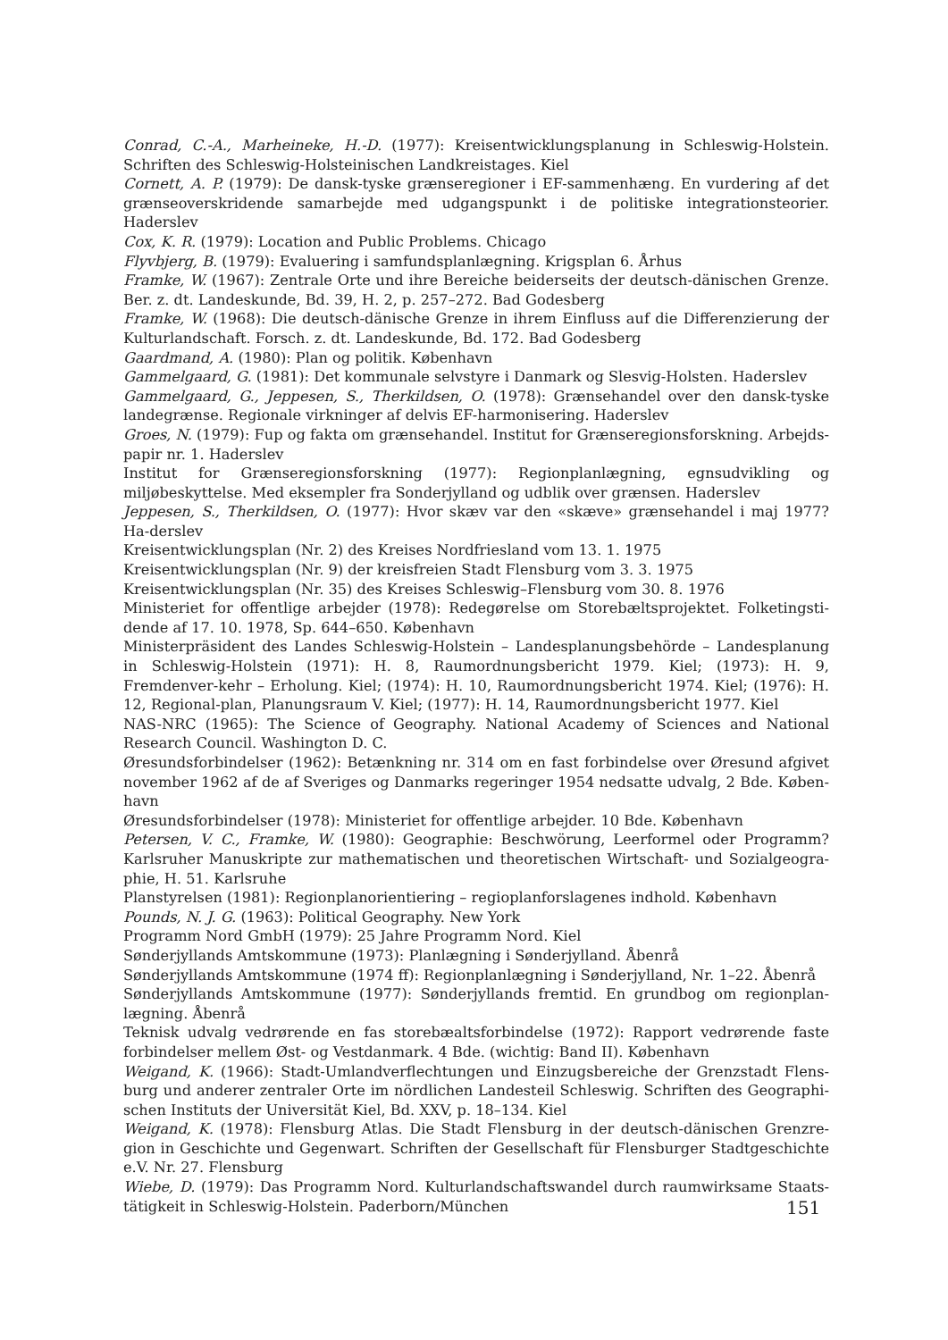Conrad, C.-A., Marheineke, H.-D. (1977): Kreisentwicklungsplanung in Schleswig-Holstein. Schriften des Schleswig-Holsteinischen Landkreistages. Kiel
Cornett, A. P. (1979): De dansk-tyske grænseregioner i EF-sammenhæng. En vurdering af det grænseoverskridende samarbejde med udgangspunkt i de politiske integrationsteorier. Haderslev
Cox, K. R. (1979): Location and Public Problems. Chicago
Flyvbjerg, B. (1979): Evaluering i samfundsplanlægning. Krigsplan 6. Århus
Framke, W. (1967): Zentrale Orte und ihre Bereiche beiderseits der deutsch-dänischen Grenze. Ber. z. dt. Landeskunde, Bd. 39, H. 2, p. 257–272. Bad Godesberg
Framke, W. (1968): Die deutsch-dänische Grenze in ihrem Einfluss auf die Differenzierung der Kulturlandschaft. Forsch. z. dt. Landeskunde, Bd. 172. Bad Godesberg
Gaardmand, A. (1980): Plan og politik. København
Gammelgaard, G. (1981): Det kommunale selvstyre i Danmark og Slesvig-Holsten. Haderslev
Gammelgaard, G., Jeppesen, S., Therkildsen, O. (1978): Grænsehandel over den dansk-tyske landegrænse. Regionale virkninger af delvis EF-harmonisering. Haderslev
Groes, N. (1979): Fup og fakta om grænsehandel. Institut for Grænseregionsforskning. Arbejds-papir nr. 1. Haderslev
Institut for Grænseregionsforskning (1977): Regionplanlægning, egnsudvikling og miljøbeskyttelse. Med eksempler fra Sonderjylland og udblik over grænsen. Haderslev
Jeppesen, S., Therkildsen, O. (1977): Hvor skæv var den «skæve» grænsehandel i maj 1977? Ha-derslev
Kreisentwicklungsplan (Nr. 2) des Kreises Nordfriesland vom 13. 1. 1975
Kreisentwicklungsplan (Nr. 9) der kreisfreien Stadt Flensburg vom 3. 3. 1975
Kreisentwicklungsplan (Nr. 35) des Kreises Schleswig–Flensburg vom 30. 8. 1976
Ministeriet for offentlige arbejder (1978): Redegørelse om Storebæltsprojektet. Folketingsti-dende af 17. 10. 1978, Sp. 644–650. København
Ministerpräsident des Landes Schleswig-Holstein – Landesplanungsbehörde – Landesplanung in Schleswig-Holstein (1971): H. 8, Raumordnungsbericht 1979. Kiel; (1973): H. 9, Fremdenver-kehr – Erholung. Kiel; (1974): H. 10, Raumordnungsbericht 1974. Kiel; (1976): H. 12, Regional-plan, Planungsraum V. Kiel; (1977): H. 14, Raumordnungsbericht 1977. Kiel
NAS-NRC (1965): The Science of Geography. National Academy of Sciences and National Research Council. Washington D. C.
Øresundsforbindelser (1962): Betænkning nr. 314 om en fast forbindelse over Øresund afgivet november 1962 af de af Sveriges og Danmarks regeringer 1954 nedsatte udvalg, 2 Bde. Køben-havn
Øresundsforbindelser (1978): Ministeriet for offentlige arbejder. 10 Bde. København
Petersen, V. C., Framke, W. (1980): Geographie: Beschwörung, Leerformel oder Programm? Karlsruher Manuskripte zur mathematischen und theoretischen Wirtschaft- und Sozialgeogra-phie, H. 51. Karlsruhe
Planstyrelsen (1981): Regionplanorientiering – regioplanforslagenes indhold. København
Pounds, N. J. G. (1963): Political Geography. New York
Programm Nord GmbH (1979): 25 Jahre Programm Nord. Kiel
Sønderjyllands Amtskommune (1973): Planlægning i Sønderjylland. Åbenrå
Sønderjyllands Amtskommune (1974 ff): Regionplanlægning i Sønderjylland, Nr. 1–22. Åbenrå
Sønderjyllands Amtskommune (1977): Sønderjyllands fremtid. En grundbog om regionplan-lægning. Åbenrå
Teknisk udvalg vedrørende en fas storebæaltsforbindelse (1972): Rapport vedrørende faste forbindelser mellem Øst- og Vestdanmark. 4 Bde. (wichtig: Band II). København
Weigand, K. (1966): Stadt-Umlandverflechtungen und Einzugsbereiche der Grenzstadt Flens-burg und anderer zentraler Orte im nördlichen Landesteil Schleswig. Schriften des Geographi-schen Instituts der Universität Kiel, Bd. XXV, p. 18–134. Kiel
Weigand, K. (1978): Flensburg Atlas. Die Stadt Flensburg in der deutsch-dänischen Grenzre-gion in Geschichte und Gegenwart. Schriften der Gesellschaft für Flensburger Stadtgeschichte e.V. Nr. 27. Flensburg
Wiebe, D. (1979): Das Programm Nord. Kulturlandschaftswandel durch raumwirksame Staats-tätigkeit in Schleswig-Holstein. Paderborn/München
151